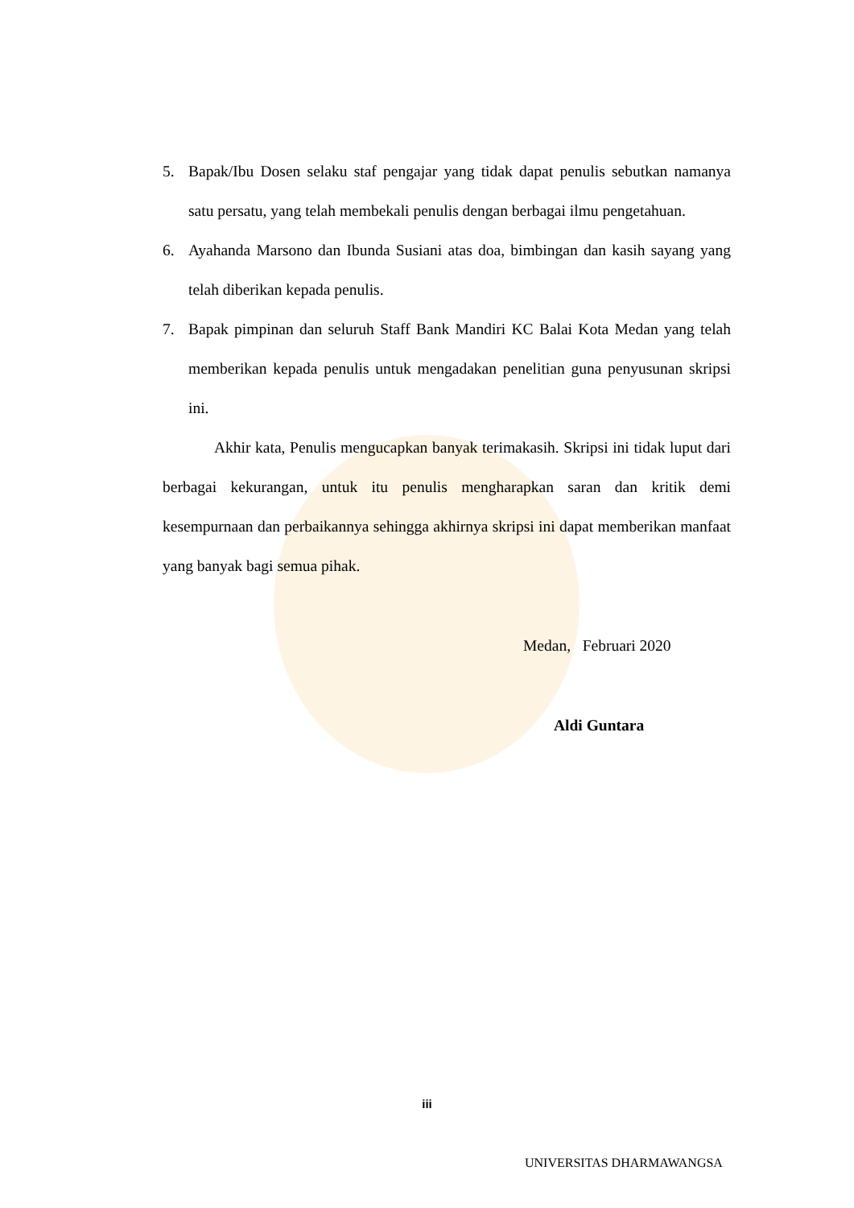5. Bapak/Ibu Dosen selaku staf pengajar yang tidak dapat penulis sebutkan namanya satu persatu, yang telah membekali penulis dengan berbagai ilmu pengetahuan.
6. Ayahanda Marsono dan Ibunda Susiani atas doa, bimbingan dan kasih sayang yang telah diberikan kepada penulis.
7. Bapak pimpinan dan seluruh Staff Bank Mandiri KC Balai Kota Medan yang telah memberikan kepada penulis untuk mengadakan penelitian guna penyusunan skripsi ini.
Akhir kata, Penulis mengucapkan banyak terimakasih. Skripsi ini tidak luput dari berbagai kekurangan, untuk itu penulis mengharapkan saran dan kritik demi kesempurnaan dan perbaikannya sehingga akhirnya skripsi ini dapat memberikan manfaat yang banyak bagi semua pihak.
Medan, Februari 2020
Aldi Guntara
iii
UNIVERSITAS DHARMAWANGSA